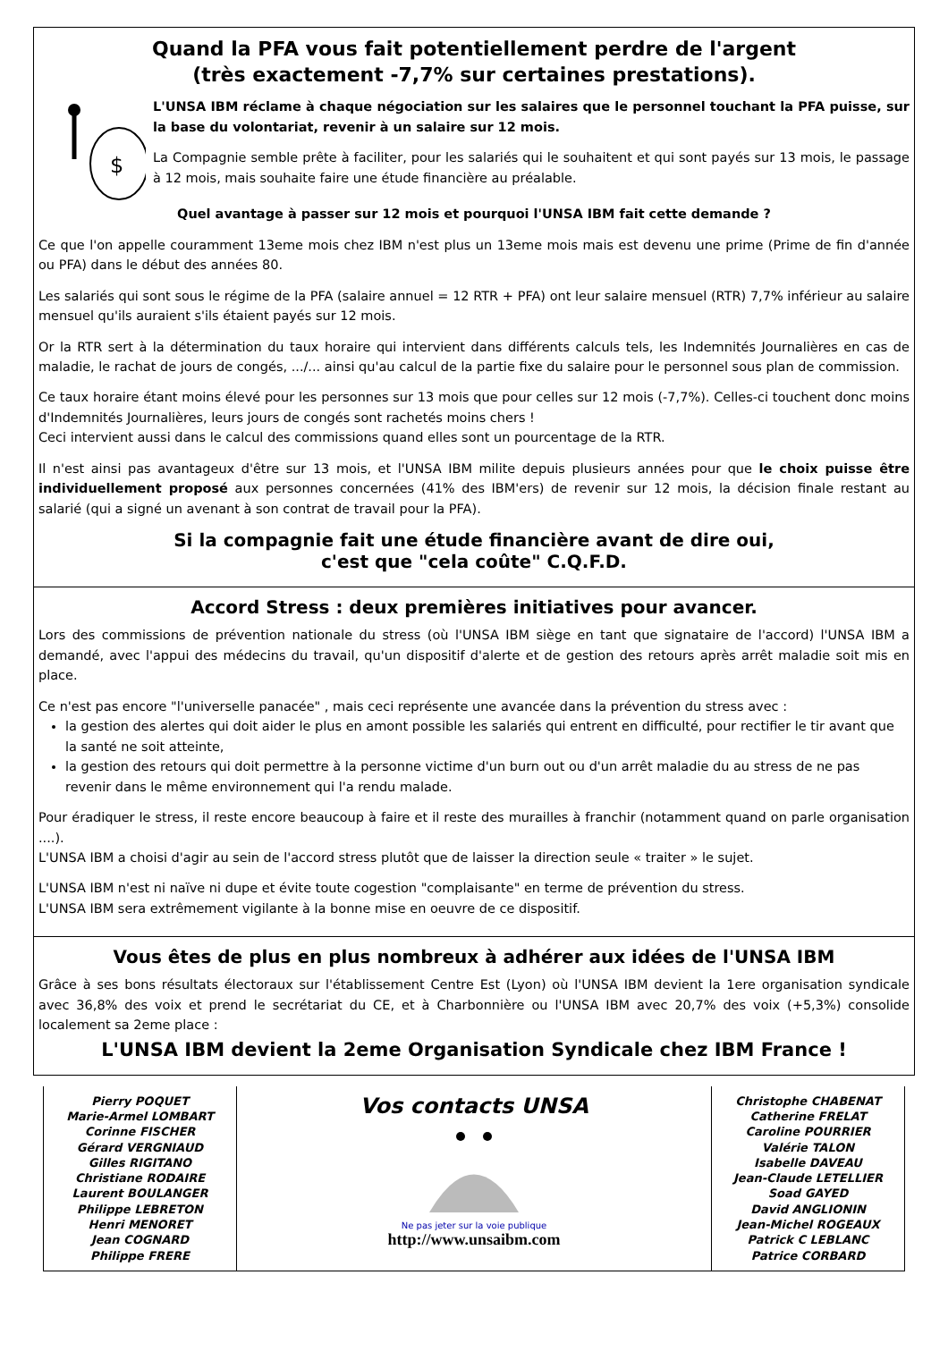Quand la PFA vous fait potentiellement perdre de l'argent
(très exactement -7,7% sur certaines prestations).
$
L'UNSA IBM réclame à chaque négociation sur les salaires que le personnel touchant la PFA puisse, sur la base du volontariat, revenir à un salaire sur 12 mois.
La Compagnie semble prête à faciliter, pour les salariés qui le souhaitent et qui sont payés sur 13 mois, le passage à 12 mois, mais souhaite faire une étude financière au préalable.
Quel avantage à passer sur 12 mois et pourquoi l'UNSA IBM fait cette demande ?
Ce que l'on appelle couramment 13eme mois chez IBM n'est plus un 13eme mois mais est devenu une prime (Prime de fin d'année ou PFA) dans le début des années 80.
Les salariés qui sont sous le régime de la PFA (salaire annuel = 12 RTR + PFA) ont leur salaire mensuel (RTR) 7,7% inférieur au salaire mensuel qu'ils auraient s'ils étaient payés sur 12 mois.
Or la RTR sert à la détermination du taux horaire qui intervient dans différents calculs tels, les Indemnités Journalières en cas de maladie, le rachat de jours de congés, .../... ainsi qu'au calcul de la partie fixe du salaire pour le personnel sous plan de commission.
Ce taux horaire étant moins élevé pour les personnes sur 13 mois que pour celles sur 12 mois (-7,7%). Celles-ci touchent donc moins d'Indemnités Journalières, leurs jours de congés sont rachetés moins chers !
Ceci intervient aussi dans le calcul des commissions quand elles sont un pourcentage de la RTR.
Il n'est ainsi pas avantageux d'être sur 13 mois, et l'UNSA IBM milite depuis plusieurs années pour que le choix puisse être individuellement proposé aux personnes concernées (41% des IBM'ers) de revenir sur 12 mois, la décision finale restant au salarié (qui a signé un avenant à son contrat de travail pour la PFA).
Si la compagnie fait une étude financière avant de dire oui,
c'est que "cela coûte" C.Q.F.D.
Accord Stress : deux premières initiatives pour avancer.
Lors des commissions de prévention nationale du stress (où l'UNSA IBM siège en tant que signataire de l'accord) l'UNSA IBM a demandé, avec l'appui des médecins du travail, qu'un dispositif d'alerte et de gestion des retours après arrêt maladie soit mis en place.
Ce n'est pas encore "l'universelle panacée" , mais ceci représente une avancée dans la prévention du stress avec :
la gestion des alertes qui doit aider le plus en amont possible les salariés qui entrent en difficulté, pour rectifier le tir avant que la santé ne soit atteinte,
la gestion des retours qui doit permettre à la personne victime d'un burn out ou d'un arrêt maladie du au stress de ne pas revenir dans le même environnement qui l'a rendu malade.
Pour éradiquer le stress, il reste encore beaucoup à faire et il reste des murailles à franchir (notamment quand on parle organisation ....).
L'UNSA IBM a choisi d'agir au sein de l'accord stress plutôt que de laisser la direction seule « traiter » le sujet.
L'UNSA IBM n'est ni naïve ni dupe et évite toute cogestion "complaisante" en terme de prévention du stress.
L'UNSA IBM sera extrêmement vigilante à la bonne mise en oeuvre de ce dispositif.
Vous êtes de plus en plus nombreux à adhérer aux idées de l'UNSA IBM
Grâce à ses bons résultats électoraux sur l'établissement Centre Est (Lyon) où l'UNSA IBM devient la 1ere organisation syndicale avec 36,8% des voix et prend le secrétariat du CE, et à Charbonnière ou l'UNSA IBM avec 20,7% des voix (+5,3%) consolide localement sa 2eme place :
L'UNSA IBM devient la 2eme Organisation Syndicale chez IBM France !
Pierry POQUET
Marie-Armel LOMBART
Corinne FISCHER
Gérard VERGNIAUD
Gilles RIGITANO
Christiane RODAIRE
Laurent BOULANGER
Philippe LEBRETON
Henri MENORET
Jean COGNARD
Philippe FRERE
Vos contacts UNSA
Ne pas jeter sur la voie publique
http://www.unsaibm.com
Christophe CHABENAT
Catherine FRELAT
Caroline POURRIER
Valérie TALON
Isabelle DAVEAU
Jean-Claude LETELLIER
Soad GAYED
David ANGLIONIN
Jean-Michel ROGEAUX
Patrick C LEBLANC
Patrice CORBARD